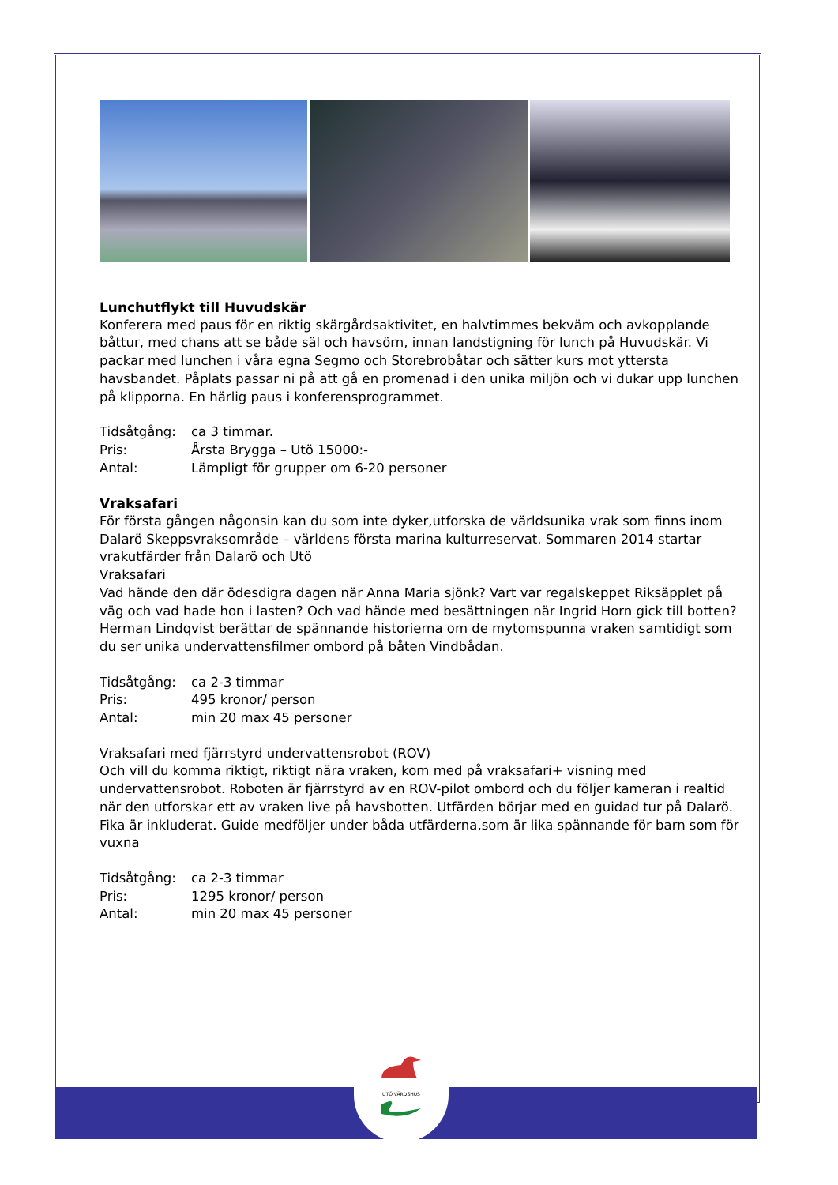UTÖ VÄRDSHUS
Lunchutflykt till Huvudskär
Konferera med paus för en riktig skärgårdsaktivitet, en halvtimmes bekväm och avkopplande båttur, med chans att se både säl och havsörn, innan landstigning för lunch på Huvudskär. Vi packar med lunchen i våra egna Segmo och Storebrobåtar och sätter kurs mot yttersta havsbandet. Påplats passar ni på att gå en promenad i den unika miljön och vi dukar upp lunchen på klipporna. En härlig paus i konferensprogrammet.
Tidsåtgång: ca 3 timmar.
Pris: Årsta Brygga – Utö 15000:-
Antal: Lämpligt för grupper om 6-20 personer
Vraksafari
För första gången någonsin kan du som inte dyker,utforska de världsunika vrak som finns inom Dalarö Skeppsvraksområde – världens första marina kulturreservat. Sommaren 2014 startar vrakutfärder från Dalarö och Utö
Vraksafari
Vad hände den där ödesdigra dagen när Anna Maria sjönk? Vart var regalskeppet Riksäpplet på väg och vad hade hon i lasten? Och vad hände med besättningen när Ingrid Horn gick till botten? Herman Lindqvist berättar de spännande historierna om de mytomspunna vraken samtidigt som du ser unika undervattensfilmer ombord på båten Vindbådan.
Tidsåtgång: ca 2-3 timmar
Pris: 495 kronor/ person
Antal: min 20 max 45 personer
Vraksafari med fjärrstyrd undervattensrobot (ROV)
Och vill du komma riktigt, riktigt nära vraken, kom med på vraksafari+ visning med undervattensrobot. Roboten är fjärrstyrd av en ROV-pilot ombord och du följer kameran i realtid när den utforskar ett av vraken live på havsbotten. Utfärden börjar med en guidad tur på Dalarö. Fika är inkluderat. Guide medföljer under båda utfärderna,som är lika spännande för barn som för vuxna
Tidsåtgång: ca 2-3 timmar
Pris: 1295 kronor/ person
Antal: min 20 max 45 personer